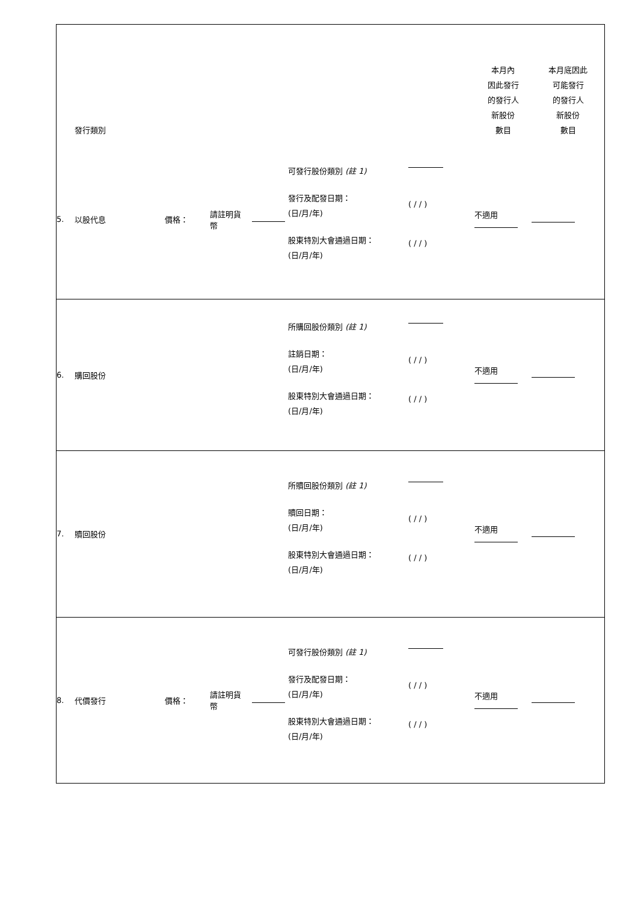| | 發行類別 | | | | | | 本月內 因此發行 的發行人 新股份 數目 | 本月底因此 可能發行 的發行人 新股份 數目 |
| --- | --- | --- | --- | --- | --- | --- | --- | --- |
| 5. | 以股代息 | 價格： | 請註明貨 幣 | | 可發行股份類別 (註 1) 發行及配發日期： (日/月/年) 股東特別大會通過日期： (日/月/年) | ( / / ) ( / / ) | 不適用 | |
| 6. | 購回股份 | | | | 所購回股份類別 (註 1) 註銷日期： (日/月/年) 股東特別大會通過日期： (日/月/年) | ( / / ) ( / / ) | 不適用 | |
| 7. | 贖回股份 | | | | 所贖回股份類別 (註 1) 贖回日期： (日/月/年) 股東特別大會通過日期： (日/月/年) | ( / / ) ( / / ) | 不適用 | |
| 8. | 代價發行 | 價格： | 請註明貨 幣 | | 可發行股份類別 (註 1) 發行及配發日期： (日/月/年) 股東特別大會通過日期： (日/月/年) | ( / / ) ( / / ) | 不適用 | |